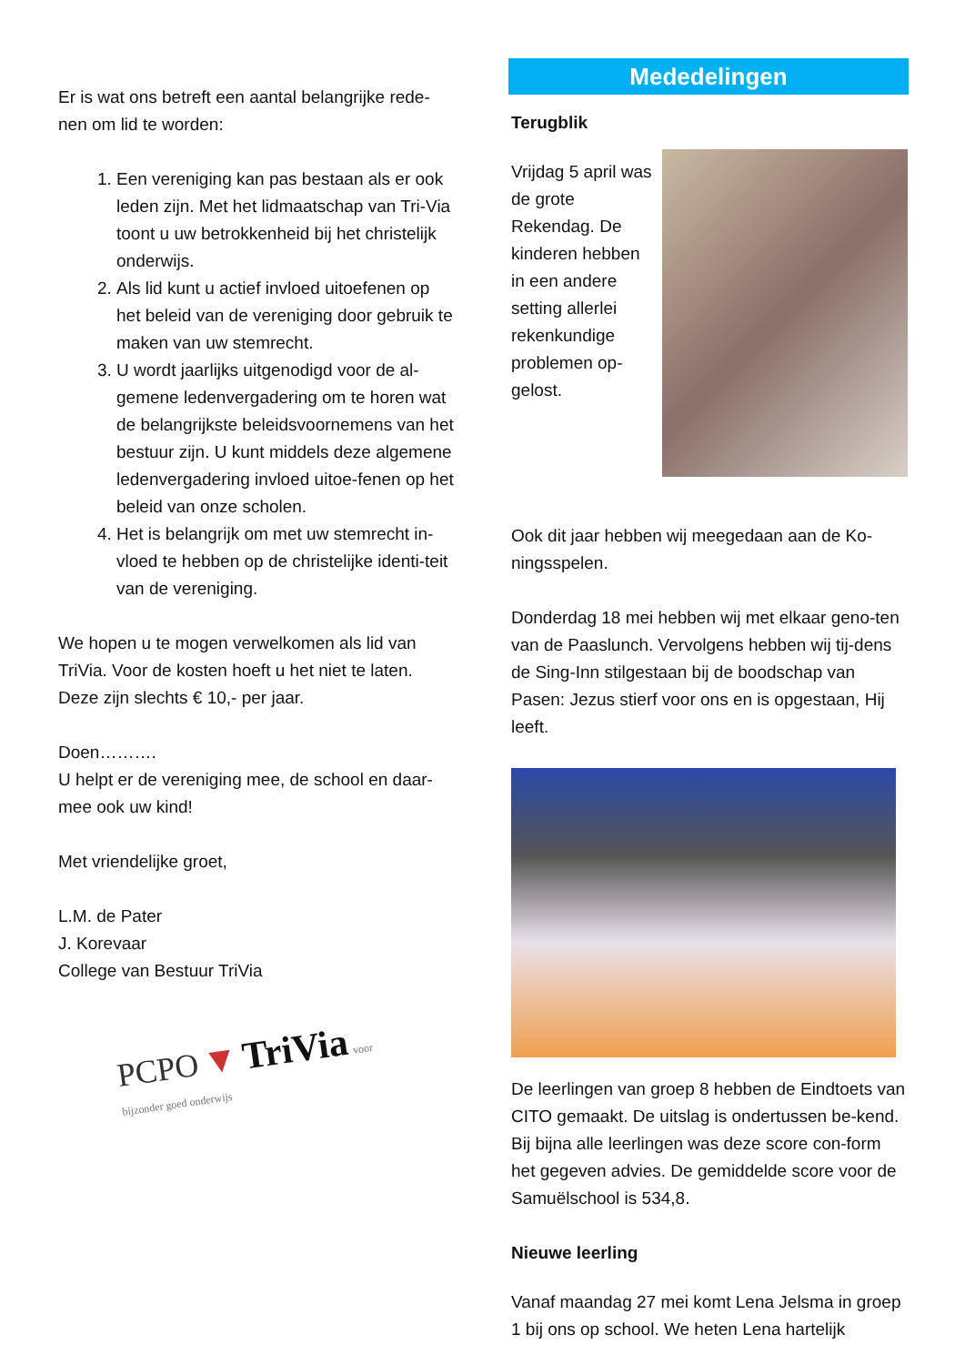Er is wat ons betreft een aantal belangrijke rede-nen om lid te worden:
1. Een vereniging kan pas bestaan als er ook leden zijn. Met het lidmaatschap van Tri-Via toont u uw betrokkenheid bij het christelijk onderwijs.
2. Als lid kunt u actief invloed uitoefenen op het beleid van de vereniging door gebruik te maken van uw stemrecht.
3. U wordt jaarlijks uitgenodigd voor de al-gemene ledenvergadering om te horen wat de belangrijkste beleidsvoornemens van het bestuur zijn. U kunt middels deze algemene ledenvergadering invloed uitoe-fenen op het beleid van onze scholen.
4. Het is belangrijk om met uw stemrecht in-vloed te hebben op de christelijke identi-teit van de vereniging.
We hopen u te mogen verwelkomen als lid van TriVia. Voor de kosten hoeft u het niet te laten. Deze zijn slechts € 10,- per jaar.
Doen……….
U helpt er de vereniging mee, de school en daar-mee ook uw kind!
Met vriendelijke groet,
L.M. de Pater
J. Korevaar
College van Bestuur TriVia
PCPO ▼ TriVia voor bijzonder goed onderwijs
Mededelingen
Terugblik
Vrijdag 5 april was de grote Rekendag. De kinderen hebben in een andere setting allerlei rekenkundige problemen op-gelost.
Ook dit jaar hebben wij meegedaan aan de Ko-ningsspelen.
Donderdag 18 mei hebben wij met elkaar geno-ten van de Paaslunch. Vervolgens hebben wij tij-dens de Sing-Inn stilgestaan bij de boodschap van Pasen: Jezus stierf voor ons en is opgestaan, Hij leeft.
De leerlingen van groep 8 hebben de Eindtoets van CITO gemaakt. De uitslag is ondertussen be-kend. Bij bijna alle leerlingen was deze score con-form het gegeven advies. De gemiddelde score voor de Samuëlschool is 534,8.
Nieuwe leerling
Vanaf maandag 27 mei komt Lena Jelsma in groep 1 bij ons op school. We heten Lena hartelijk